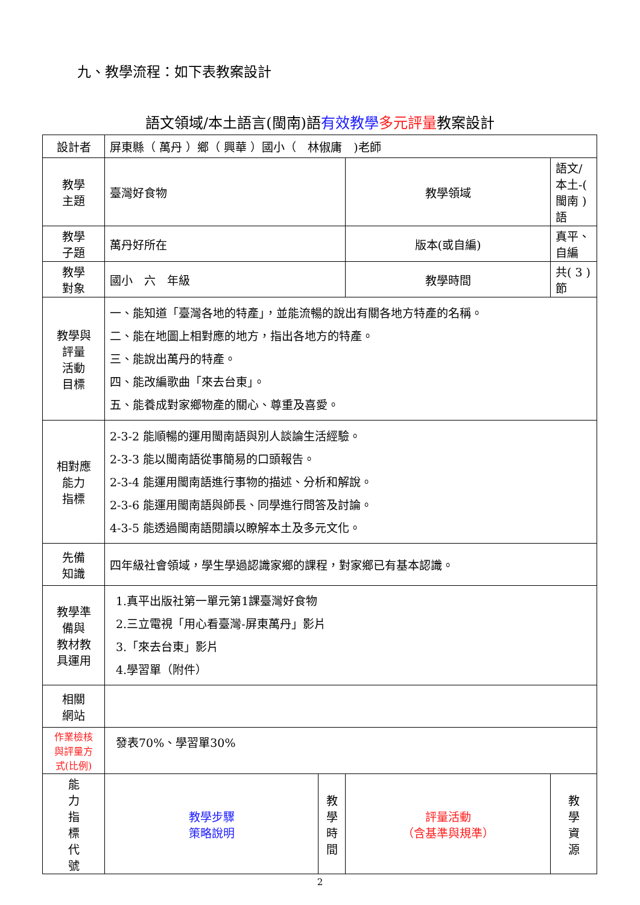九、教學流程：如下表教案設計
語文領域/本土語言(閩南)語有效教學 多元評量教案設計
| 設計者 | 屏東縣（ 萬丹 ）鄉（ 興華 ）國小（ 林俶庸 )老師 | | | |
| 教學 主題 | 臺灣好食物 | | 教學領域 | 語文/本土-( 閩南 )語 |
| 教學 子題 | 萬丹好所在 | | 版本(或自編) | 真平、自編 |
| 教學 對象 | 國小 六 年級 | | 教學時間 | 共( 3 )節 |
| 教學與 評量 活動 目標 | 一、能知道「臺灣各地的特產」，並能流暢的說出有關各地方特產的名稱。 二、能在地圖上相對應的地方，指出各地方的特產。 三、能說出萬丹的特產。 四、能改編歌曲「來去台東」。 五、能養成對家鄉物產的關心、尊重及喜愛。 | | | |
| 相對應 能力 指標 | 2-3-2 能順暢的運用閩南語與別人談論生活經驗。 2-3-3 能以閩南語從事簡易的口頭報告。 2-3-4 能運用閩南語進行事物的描述、分析和解說。 2-3-6 能運用閩南語與師長、同學進行問答及討論。 4-3-5 能透過閩南語閱讀以瞭解本土及多元文化。 | | | |
| 先備 知識 | 四年級社會領域，學生學過認識家鄉的課程，對家鄉已有基本認識。 | | | |
| 教學準 備與 教材教 具運用 | 1.真平出版社第一單元第1課臺灣好食物 2.三立電視「用心看臺灣-屏東萬丹」影片 3.「來去台東」影片 4.學習單（附件） | | | |
| 相關 網站 | | | | |
| 作業檢核 與評量方 式(比例) | 發表70%、學習單30% | | | |
| 能 力 指 標 代 號 | 教學步驟 策略說明 | 教 學 時 間 | 評量活動 （含基準與規準） | 教 學 資 源 |
2